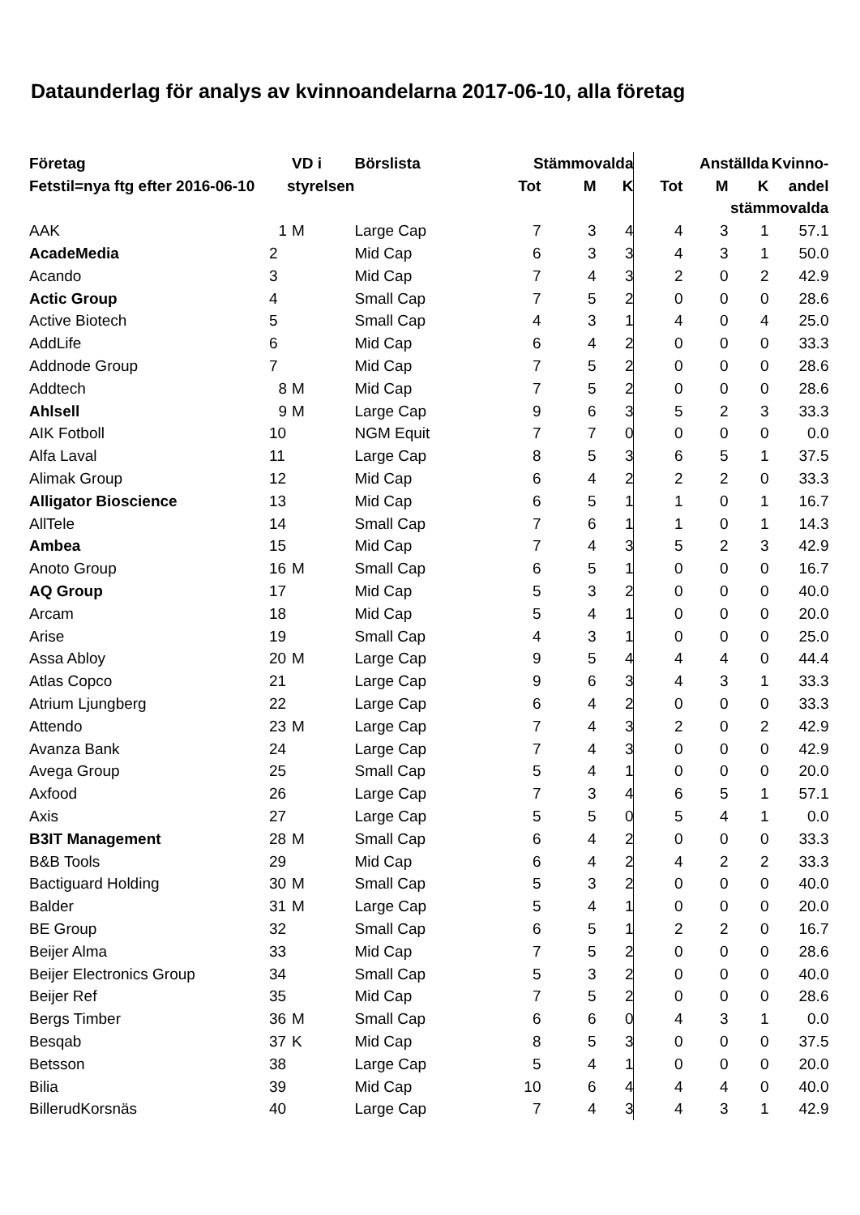Dataunderlag för analys av kvinnoandelarna 2017-06-10, alla företag
| Företag | | VD i | Börslista | Stämmovalda | | | Anställda | | | Kvinno- |
| --- | --- | --- | --- | --- | --- | --- | --- | --- | --- | --- |
| Fetstil=nya ftg efter 2016-06-10 | | styrelsen | | Tot | M | K | Tot | M | K | andel |
| | | | | | | | stämmovalda | | | |
| AAK | 1 | M | Large Cap | 7 | 3 | 4 | 4 | 3 | 1 | 57.1 |
| AcadeMedia | 2 | | Mid Cap | 6 | 3 | 3 | 4 | 3 | 1 | 50.0 |
| Acando | 3 | | Mid Cap | 7 | 4 | 3 | 2 | 0 | 2 | 42.9 |
| Actic Group | 4 | | Small Cap | 7 | 5 | 2 | 0 | 0 | 0 | 28.6 |
| Active Biotech | 5 | | Small Cap | 4 | 3 | 1 | 4 | 0 | 4 | 25.0 |
| AddLife | 6 | | Mid Cap | 6 | 4 | 2 | 0 | 0 | 0 | 33.3 |
| Addnode Group | 7 | | Mid Cap | 7 | 5 | 2 | 0 | 0 | 0 | 28.6 |
| Addtech | 8 | M | Mid Cap | 7 | 5 | 2 | 0 | 0 | 0 | 28.6 |
| Ahlsell | 9 | M | Large Cap | 9 | 6 | 3 | 5 | 2 | 3 | 33.3 |
| AIK Fotboll | 10 | | NGM Equit | 7 | 7 | 0 | 0 | 0 | 0 | 0.0 |
| Alfa Laval | 11 | | Large Cap | 8 | 5 | 3 | 6 | 5 | 1 | 37.5 |
| Alimak Group | 12 | | Mid Cap | 6 | 4 | 2 | 2 | 2 | 0 | 33.3 |
| Alligator Bioscience | 13 | | Mid Cap | 6 | 5 | 1 | 1 | 0 | 1 | 16.7 |
| AllTele | 14 | | Small Cap | 7 | 6 | 1 | 1 | 0 | 1 | 14.3 |
| Ambea | 15 | | Mid Cap | 7 | 4 | 3 | 5 | 2 | 3 | 42.9 |
| Anoto Group | 16 | M | Small Cap | 6 | 5 | 1 | 0 | 0 | 0 | 16.7 |
| AQ Group | 17 | | Mid Cap | 5 | 3 | 2 | 0 | 0 | 0 | 40.0 |
| Arcam | 18 | | Mid Cap | 5 | 4 | 1 | 0 | 0 | 0 | 20.0 |
| Arise | 19 | | Small Cap | 4 | 3 | 1 | 0 | 0 | 0 | 25.0 |
| Assa Abloy | 20 | M | Large Cap | 9 | 5 | 4 | 4 | 4 | 0 | 44.4 |
| Atlas Copco | 21 | | Large Cap | 9 | 6 | 3 | 4 | 3 | 1 | 33.3 |
| Atrium Ljungberg | 22 | | Large Cap | 6 | 4 | 2 | 0 | 0 | 0 | 33.3 |
| Attendo | 23 | M | Large Cap | 7 | 4 | 3 | 2 | 0 | 2 | 42.9 |
| Avanza Bank | 24 | | Large Cap | 7 | 4 | 3 | 0 | 0 | 0 | 42.9 |
| Avega Group | 25 | | Small Cap | 5 | 4 | 1 | 0 | 0 | 0 | 20.0 |
| Axfood | 26 | | Large Cap | 7 | 3 | 4 | 6 | 5 | 1 | 57.1 |
| Axis | 27 | | Large Cap | 5 | 5 | 0 | 5 | 4 | 1 | 0.0 |
| B3IT Management | 28 | M | Small Cap | 6 | 4 | 2 | 0 | 0 | 0 | 33.3 |
| B&B Tools | 29 | | Mid Cap | 6 | 4 | 2 | 4 | 2 | 2 | 33.3 |
| Bactiguard Holding | 30 | M | Small Cap | 5 | 3 | 2 | 0 | 0 | 0 | 40.0 |
| Balder | 31 | M | Large Cap | 5 | 4 | 1 | 0 | 0 | 0 | 20.0 |
| BE Group | 32 | | Small Cap | 6 | 5 | 1 | 2 | 2 | 0 | 16.7 |
| Beijer Alma | 33 | | Mid Cap | 7 | 5 | 2 | 0 | 0 | 0 | 28.6 |
| Beijer Electronics Group | 34 | | Small Cap | 5 | 3 | 2 | 0 | 0 | 0 | 40.0 |
| Beijer Ref | 35 | | Mid Cap | 7 | 5 | 2 | 0 | 0 | 0 | 28.6 |
| Bergs Timber | 36 | M | Small Cap | 6 | 6 | 0 | 4 | 3 | 1 | 0.0 |
| Besqab | 37 | K | Mid Cap | 8 | 5 | 3 | 0 | 0 | 0 | 37.5 |
| Betsson | 38 | | Large Cap | 5 | 4 | 1 | 0 | 0 | 0 | 20.0 |
| Bilia | 39 | | Mid Cap | 10 | 6 | 4 | 4 | 4 | 0 | 40.0 |
| BillerudKorsnäs | 40 | | Large Cap | 7 | 4 | 3 | 4 | 3 | 1 | 42.9 |